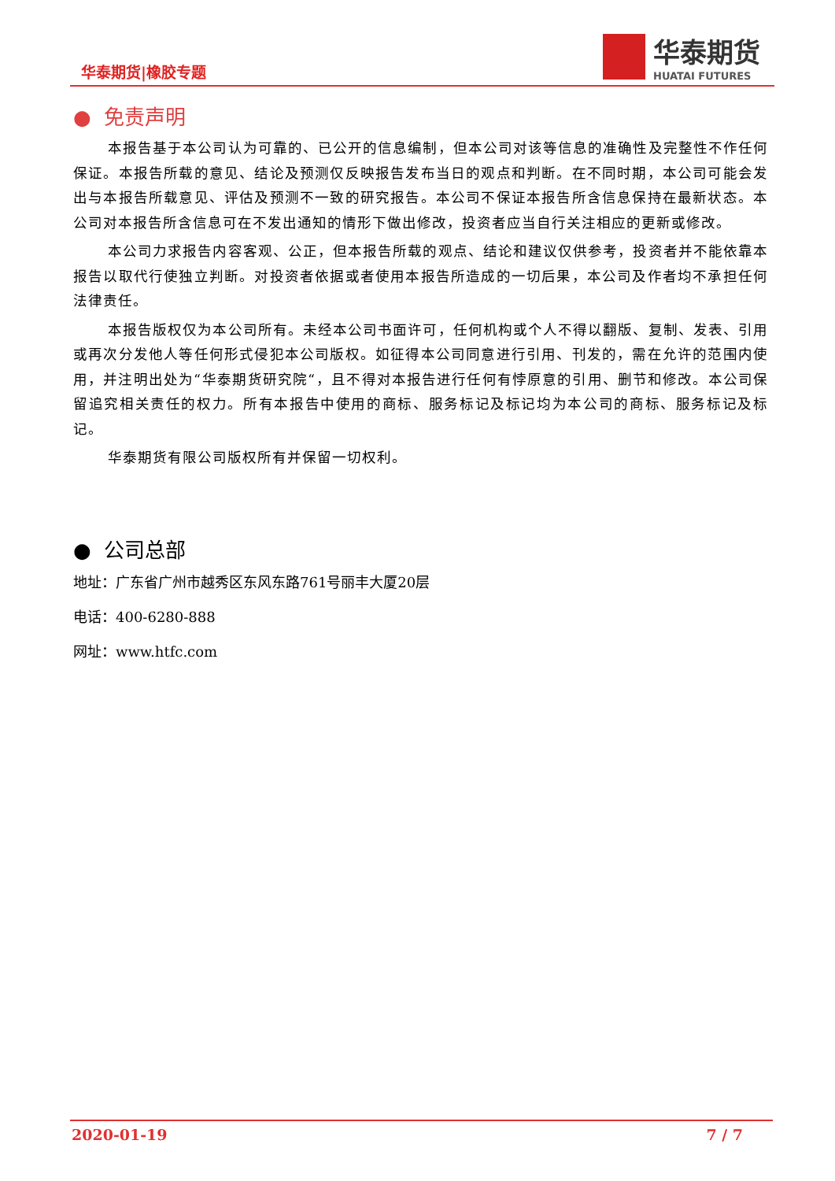华泰期货|橡胶专题
华泰期货
HUATAI FUTURES
● 免责声明
本报告基于本公司认为可靠的、已公开的信息编制，但本公司对该等信息的准确性及完整性不作任何保证。本报告所载的意见、结论及预测仅反映报告发布当日的观点和判断。在不同时期，本公司可能会发出与本报告所载意见、评估及预测不一致的研究报告。本公司不保证本报告所含信息保持在最新状态。本公司对本报告所含信息可在不发出通知的情形下做出修改，投资者应当自行关注相应的更新或修改。
本公司力求报告内容客观、公正，但本报告所载的观点、结论和建议仅供参考，投资者并不能依靠本报告以取代行使独立判断。对投资者依据或者使用本报告所造成的一切后果，本公司及作者均不承担任何法律责任。
本报告版权仅为本公司所有。未经本公司书面许可，任何机构或个人不得以翻版、复制、发表、引用或再次分发他人等任何形式侵犯本公司版权。如征得本公司同意进行引用、刊发的，需在允许的范围内使用，并注明出处为“华泰期货研究院“，且不得对本报告进行任何有悖原意的引用、删节和修改。本公司保留追究相关责任的权力。所有本报告中使用的商标、服务标记及标记均为本公司的商标、服务标记及标记。
华泰期货有限公司版权所有并保留一切权利。
● 公司总部
地址：广东省广州市越秀区东风东路761号丽丰大厦20层
电话：400-6280-888
网址：www.htfc.com
2020-01-19 7 / 7